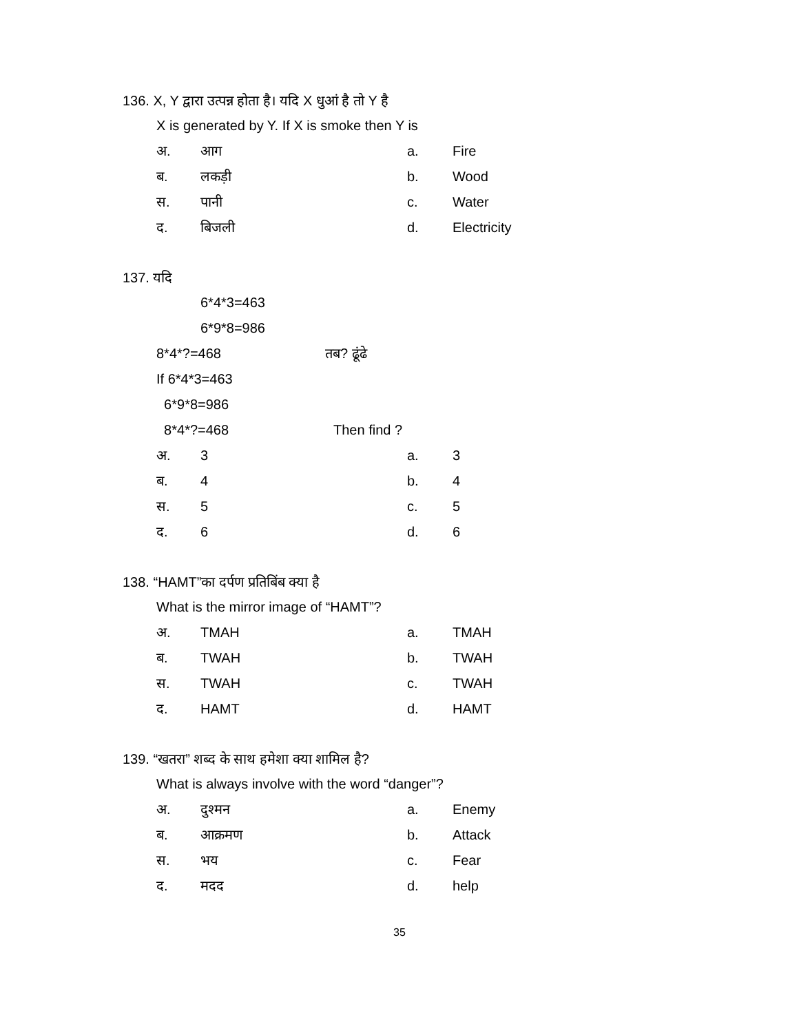136. X, Y द्वारा उत्पन्न होता है। यदि X धुआं है तो Y है
X is generated by Y. If X is smoke then Y is
अ. आग a. Fire
ब. लकड़ी b. Wood
स. पानी c. Water
द. बिजली d. Electricity
137. यदि
6*4*3=463
6*9*8=986
8*4*?=468 तब? ढूंढे
If 6*4*3=463
6*9*8=986
8*4*?=468 Then find ?
अ. 3 a. 3
ब. 4 b. 4
स. 5 c. 5
द. 6 d. 6
138. “HAMT”का दर्पण प्रतिबिंब क्या है
What is the mirror image of “HAMT”?
अ. TMAH a. TMAH
ब. TWAH b. TWAH
स. TWAH c. TWAH
द. HAMT d. HAMT
139. “खतरा” शब्द के साथ हमेशा क्या शामिल है?
What is always involve with the word “danger”?
अ. दुश्मन a. Enemy
ब. आक्रमण b. Attack
स. भय c. Fear
द. मदद d. help
35